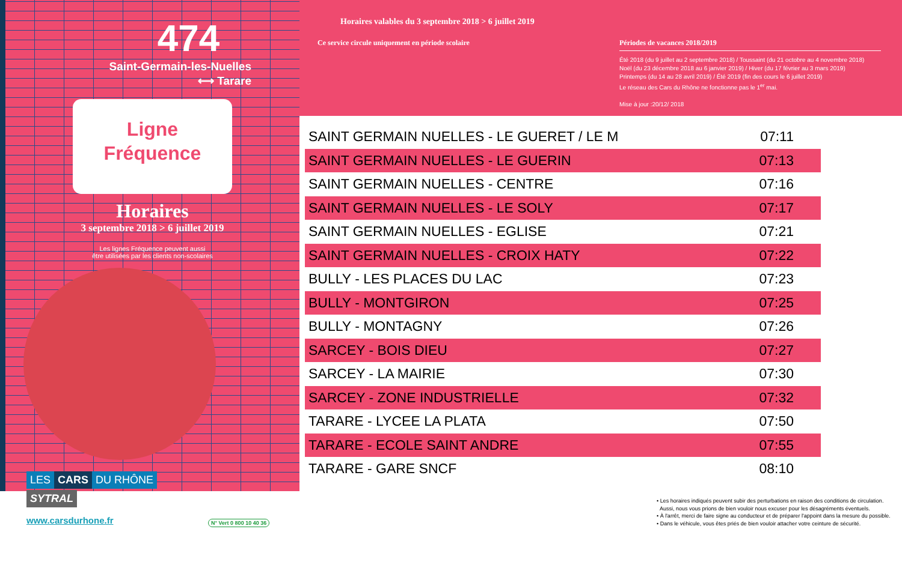474
Saint-Germain-les-Nuelles
⟷ Tarare
Ligne
Fréquence
Horaires
3 septembre 2018 > 6 juillet 2019
Les lignes Fréquence peuvent aussi
être utilisées par les clients non-scolaires
LES CARS DU RHÔNE
SYTRAL
Horaires valables du 3 septembre 2018 > 6 juillet 2019
Ce service circule uniquement en période scolaire
Périodes de vacances 2018/2019
Été 2018 (du 9 juillet au 2 septembre 2018) / Toussaint (du 21 octobre au 4 novembre 2018)
Noël (du 23 décembre 2018 au 6 janvier 2019) / Hiver (du 17 février au 3 mars 2019)
Printemps (du 14 au 28 avril 2019) / Été 2019 (fin des cours le 6 juillet 2019)
Le réseau des Cars du Rhône ne fonctionne pas le 1<sup>er</sup> mai.
Mise à jour :20/12/ 2018
| SAINT GERMAIN NUELLES - LE GUERET / LE M | 07:11 |
| SAINT GERMAIN NUELLES - LE GUERIN | 07:13 |
| SAINT GERMAIN NUELLES - CENTRE | 07:16 |
| SAINT GERMAIN NUELLES - LE SOLY | 07:17 |
| SAINT GERMAIN NUELLES - EGLISE | 07:21 |
| SAINT GERMAIN NUELLES - CROIX HATY | 07:22 |
| BULLY - LES PLACES DU LAC | 07:23 |
| BULLY - MONTGIRON | 07:25 |
| BULLY - MONTAGNY | 07:26 |
| SARCEY - BOIS DIEU | 07:27 |
| SARCEY - LA MAIRIE | 07:30 |
| SARCEY - ZONE INDUSTRIELLE | 07:32 |
| TARARE - LYCEE LA PLATA | 07:50 |
| TARARE - ECOLE SAINT ANDRE | 07:55 |
| TARARE - GARE SNCF | 08:10 |
www.carsdurhone.fr N° Vert 0 800 10 40 36
• Les horaires indiqués peuvent subir des perturbations en raison des conditions de circulation.
Aussi, nous vous prions de bien vouloir nous excuser pour les désagréments éventuels.
• À l'arrêt, merci de faire signe au conducteur et de préparer l'appoint dans la mesure du possible.
• Dans le véhicule, vous êtes priés de bien vouloir attacher votre ceinture de sécurité.